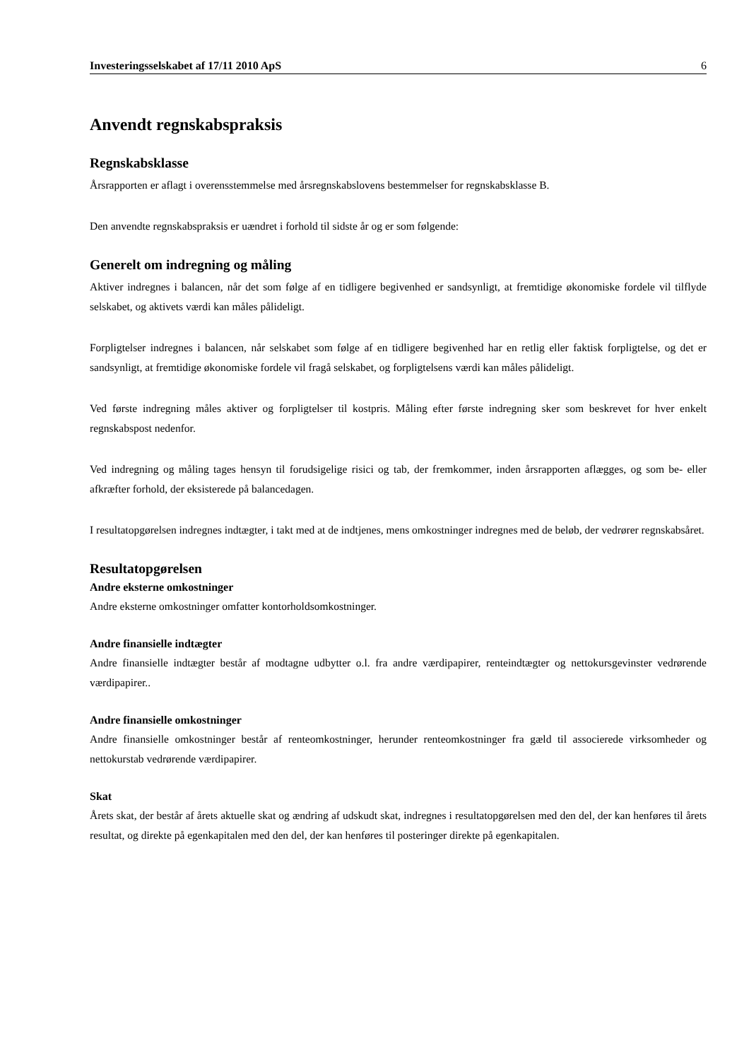Investeringsselskabet af 17/11 2010 ApS 6
Anvendt regnskabspraksis
Regnskabsklasse
Årsrapporten er aflagt i overensstemmelse med årsregnskabslovens bestemmelser for regnskabsklasse B.
Den anvendte regnskabspraksis er uændret i forhold til sidste år og er som følgende:
Generelt om indregning og måling
Aktiver indregnes i balancen, når det som følge af en tidligere begivenhed er sandsynligt, at fremtidige økonomiske fordele vil tilflyde selskabet, og aktivets værdi kan måles pålideligt.
Forpligtelser indregnes i balancen, når selskabet som følge af en tidligere begivenhed har en retlig eller faktisk forpligtelse, og det er sandsynligt, at fremtidige økonomiske fordele vil fragå selskabet, og forpligtelsens værdi kan måles pålideligt.
Ved første indregning måles aktiver og forpligtelser til kostpris. Måling efter første indregning sker som beskrevet for hver enkelt regnskabspost nedenfor.
Ved indregning og måling tages hensyn til forudsigelige risici og tab, der fremkommer, inden årsrapporten aflægges, og som be- eller afkræfter forhold, der eksisterede på balancedagen.
I resultatopgørelsen indregnes indtægter, i takt med at de indtjenes, mens omkostninger indregnes med de beløb, der vedrører regnskabsåret.
Resultatopgørelsen
Andre eksterne omkostninger
Andre eksterne omkostninger omfatter kontorholdsomkostninger.
Andre finansielle indtægter
Andre finansielle indtægter består af modtagne udbytter o.l. fra andre værdipapirer, renteindtægter og nettokursgevinster vedrørende værdipapirer..
Andre finansielle omkostninger
Andre finansielle omkostninger består af renteomkostninger, herunder renteomkostninger fra gæld til associerede virksomheder og nettokurstab vedrørende værdipapirer.
Skat
Årets skat, der består af årets aktuelle skat og ændring af udskudt skat, indregnes i resultatopgørelsen med den del, der kan henføres til årets resultat, og direkte på egenkapitalen med den del, der kan henføres til posteringer direkte på egenkapitalen.